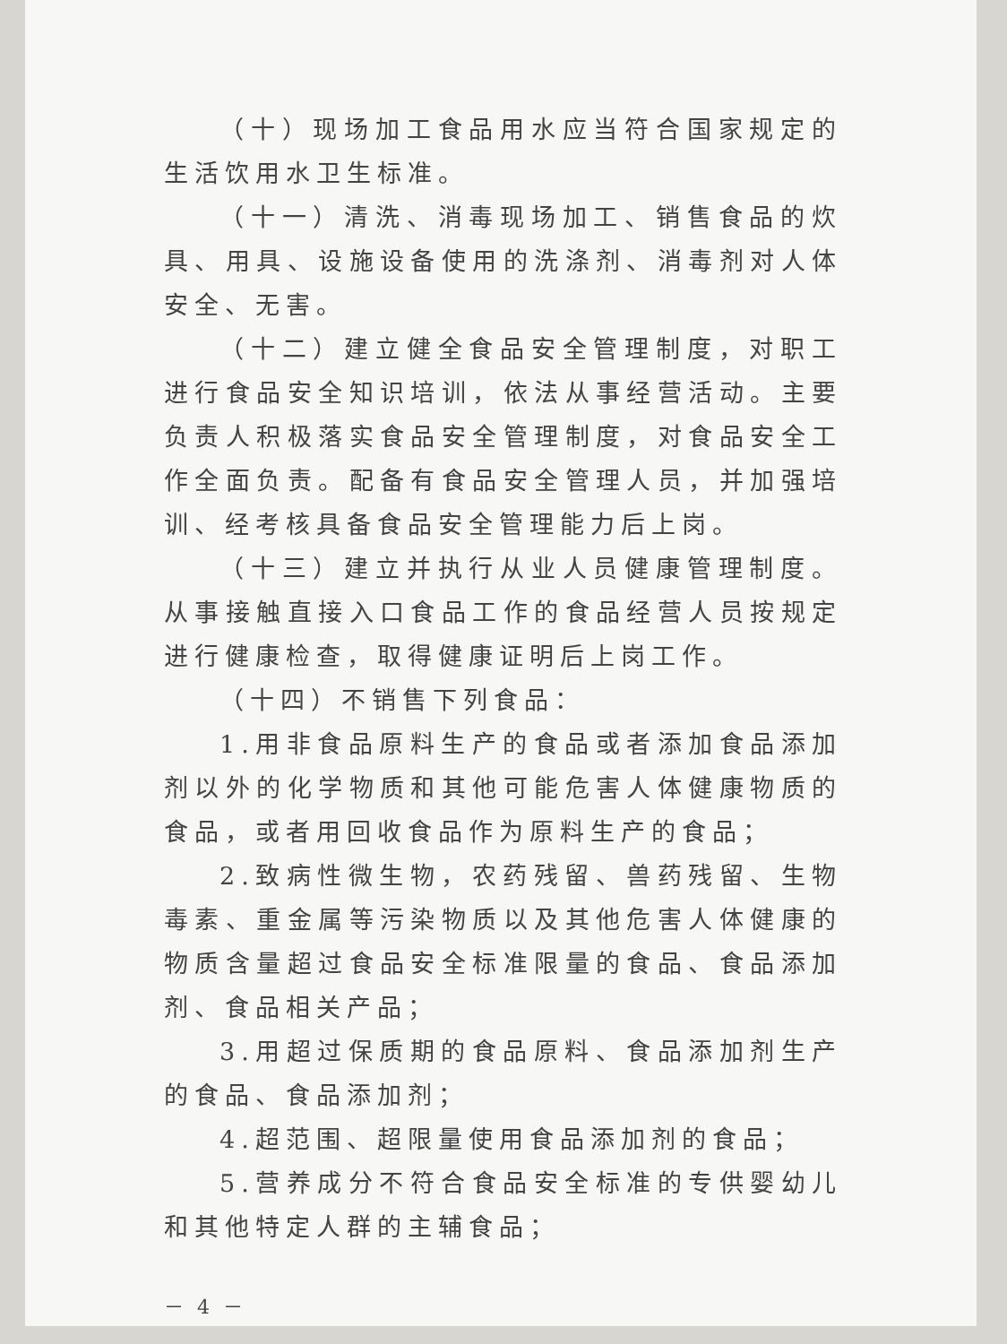（十）现场加工食品用水应当符合国家规定的生活饮用水卫生标准。
（十一）清洗、消毒现场加工、销售食品的炊具、用具、设施设备使用的洗涤剂、消毒剂对人体安全、无害。
（十二）建立健全食品安全管理制度，对职工进行食品安全知识培训，依法从事经营活动。主要负责人积极落实食品安全管理制度，对食品安全工作全面负责。配备有食品安全管理人员，并加强培训、经考核具备食品安全管理能力后上岗。
（十三）建立并执行从业人员健康管理制度。从事接触直接入口食品工作的食品经营人员按规定进行健康检查，取得健康证明后上岗工作。
（十四）不销售下列食品：
1.用非食品原料生产的食品或者添加食品添加剂以外的化学物质和其他可能危害人体健康物质的食品，或者用回收食品作为原料生产的食品；
2.致病性微生物，农药残留、兽药残留、生物毒素、重金属等污染物质以及其他危害人体健康的物质含量超过食品安全标准限量的食品、食品添加剂、食品相关产品；
3.用超过保质期的食品原料、食品添加剂生产的食品、食品添加剂；
4.超范围、超限量使用食品添加剂的食品；
5.营养成分不符合食品安全标准的专供婴幼儿和其他特定人群的主辅食品；
－ 4 －